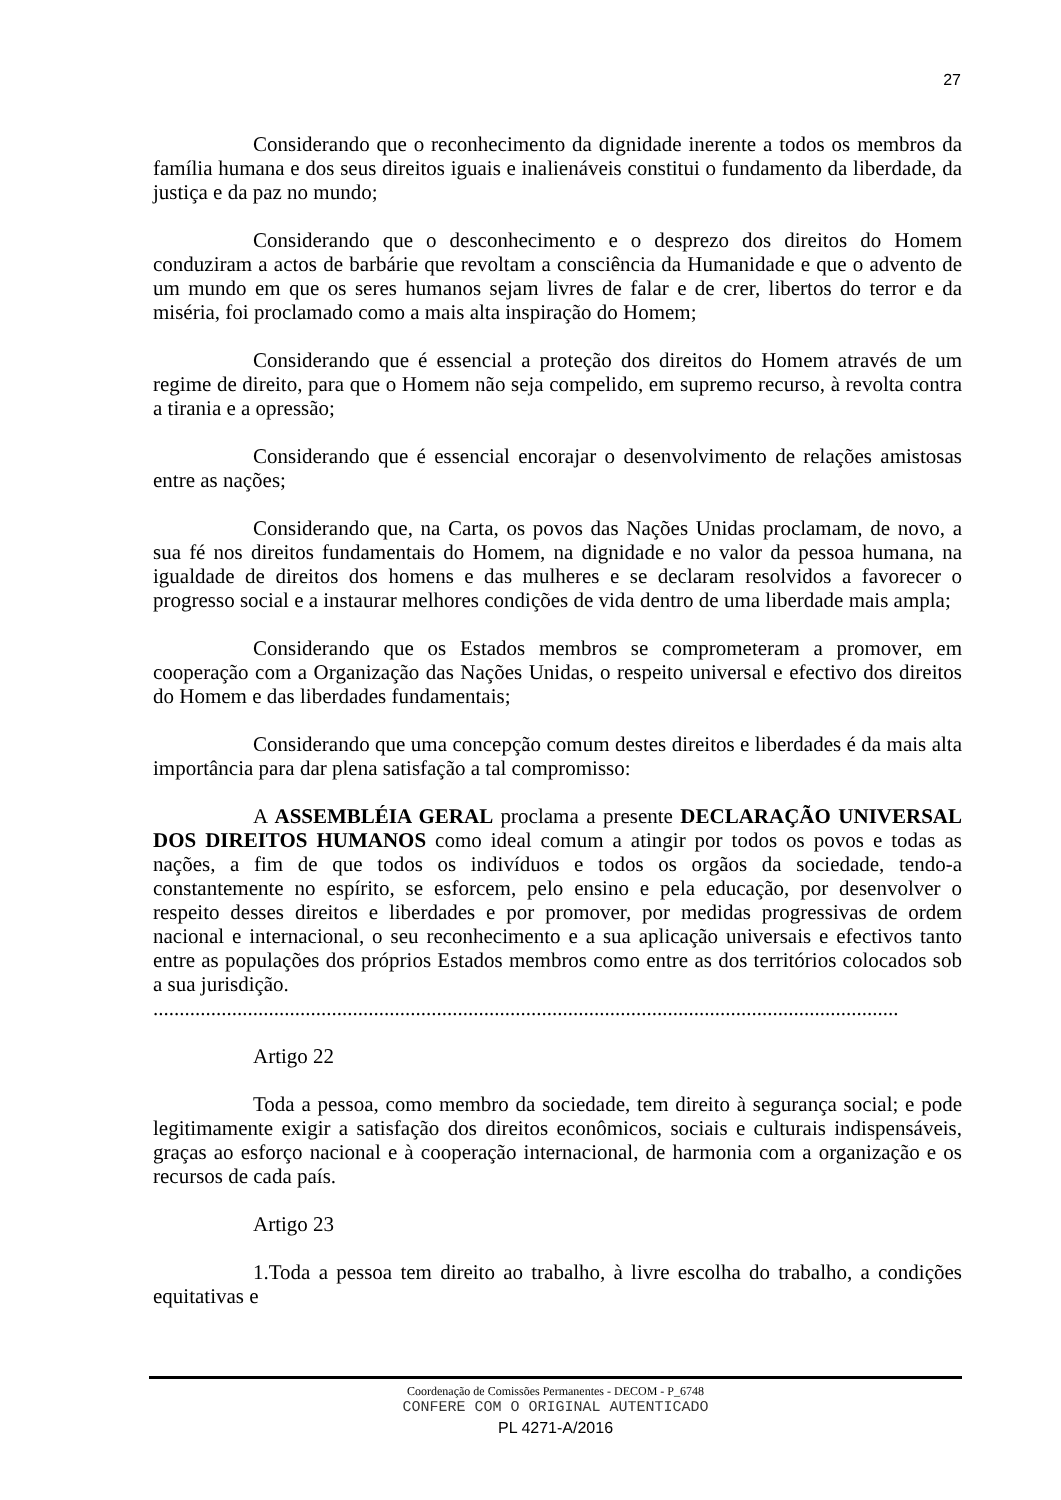27
Considerando que o reconhecimento da dignidade inerente a todos os membros da família humana e dos seus direitos iguais e inalienáveis constitui o fundamento da liberdade, da justiça e da paz no mundo;
Considerando que o desconhecimento e o desprezo dos direitos do Homem conduziram a actos de barbárie que revoltam a consciência da Humanidade e que o advento de um mundo em que os seres humanos sejam livres de falar e de crer, libertos do terror e da miséria, foi proclamado como a mais alta inspiração do Homem;
Considerando que é essencial a proteção dos direitos do Homem através de um regime de direito, para que o Homem não seja compelido, em supremo recurso, à revolta contra a tirania e a opressão;
Considerando que é essencial encorajar o desenvolvimento de relações amistosas entre as nações;
Considerando que, na Carta, os povos das Nações Unidas proclamam, de novo, a sua fé nos direitos fundamentais do Homem, na dignidade e no valor da pessoa humana, na igualdade de direitos dos homens e das mulheres e se declaram resolvidos a favorecer o progresso social e a instaurar melhores condições de vida dentro de uma liberdade mais ampla;
Considerando que os Estados membros se comprometeram a promover, em cooperação com a Organização das Nações Unidas, o respeito universal e efectivo dos direitos do Homem e das liberdades fundamentais;
Considerando que uma concepção comum destes direitos e liberdades é da mais alta importância para dar plena satisfação a tal compromisso:
A ASSEMBLÉIA GERAL proclama a presente DECLARAÇÃO UNIVERSAL DOS DIREITOS HUMANOS como ideal comum a atingir por todos os povos e todas as nações, a fim de que todos os indivíduos e todos os orgãos da sociedade, tendo-a constantemente no espírito, se esforcem, pelo ensino e pela educação, por desenvolver o respeito desses direitos e liberdades e por promover, por medidas progressivas de ordem nacional e internacional, o seu reconhecimento e a sua aplicação universais e efectivos tanto entre as populações dos próprios Estados membros como entre as dos territórios colocados sob a sua jurisdição.
..............................................................................................................................................
Artigo 22
Toda a pessoa, como membro da sociedade, tem direito à segurança social; e pode legitimamente exigir a satisfação dos direitos econômicos, sociais e culturais indispensáveis, graças ao esforço nacional e à cooperação internacional, de harmonia com a organização e os recursos de cada país.
Artigo 23
1.Toda a pessoa tem direito ao trabalho, à livre escolha do trabalho, a condições equitativas e
Coordenação de Comissões Permanentes - DECOM - P_6748
CONFERE COM O ORIGINAL AUTENTICADO
PL 4271-A/2016